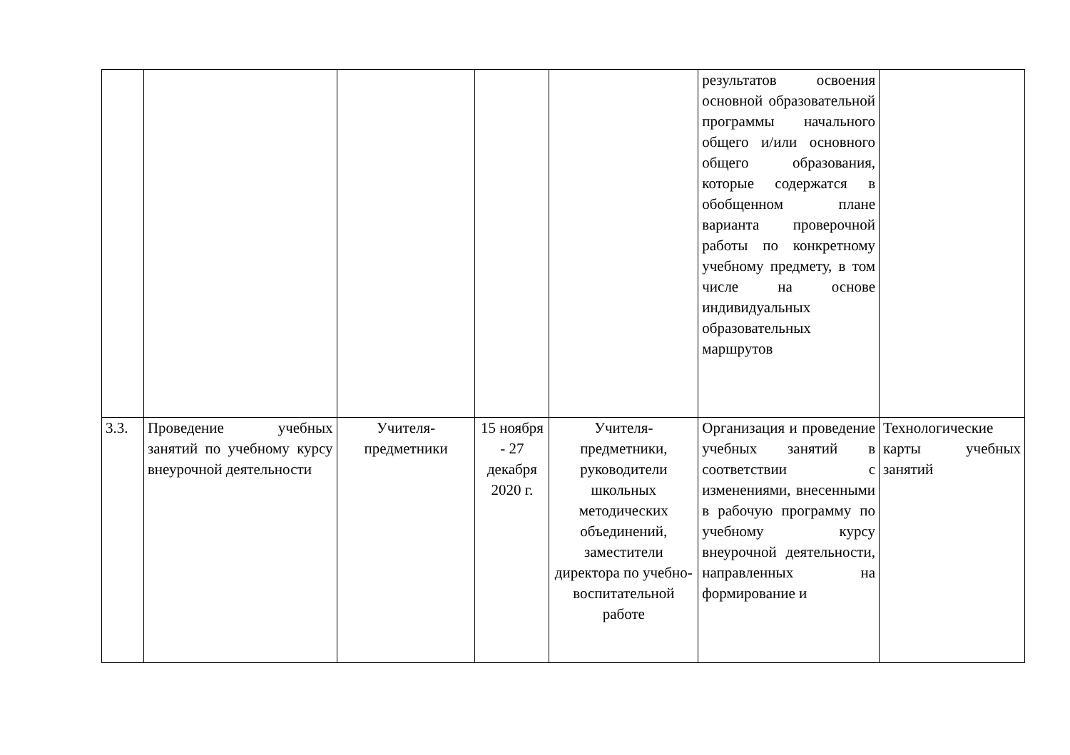| | | | | | результатов освоения основной образовательной программы начального общего и/или основного общего образования, которые содержатся в обобщенном плане варианта проверочной работы по конкретному учебному предмету, в том числе на основе индивидуальных образовательных маршрутов | |
| 3.3. | Проведение учебных занятий по учебному курсу внеурочной деятельности | Учителя-предметники | 15 ноября - 27 декабря 2020 г. | Учителя-предметники, руководители школьных методических объединений, заместители директора по учебно-воспитательной работе | Организация и проведение учебных занятий в соответствии с изменениями, внесенными в рабочую программу по учебному курсу внеурочной деятельности, направленных на формирование и | Технологические карты учебных занятий |